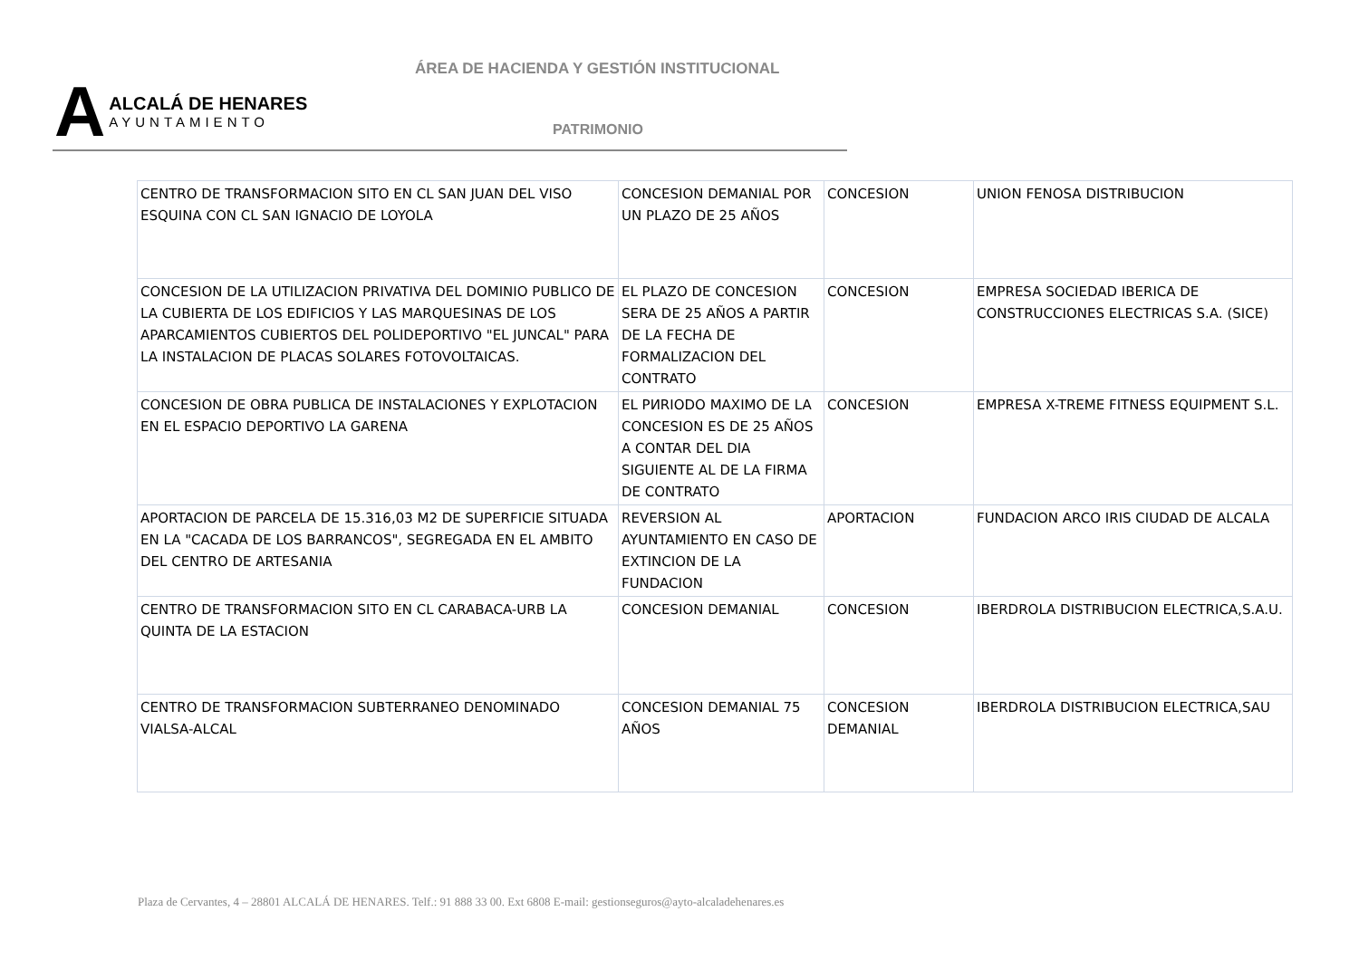ÁREA DE HACIENDA Y GESTIÓN INSTITUCIONAL
A
ALCALÁ DE HENARES
AYUNTAMIENTO
PATRIMONIO
| CENTRO DE TRANSFORMACION SITO EN CL SAN JUAN DEL VISO ESQUINA CON CL SAN IGNACIO DE LOYOLA | CONCESION DEMANIAL POR UN PLAZO DE 25 AÑOS | CONCESION | UNION FENOSA DISTRIBUCION |
| CONCESION DE LA UTILIZACION PRIVATIVA DEL DOMINIO PUBLICO DE LA CUBIERTA DE LOS EDIFICIOS Y LAS MARQUESINAS DE LOS APARCAMIENTOS CUBIERTOS DEL POLIDEPORTIVO "EL JUNCAL" PARA LA INSTALACION DE PLACAS SOLARES FOTOVOLTAICAS. | EL PLAZO DE CONCESION SERA DE 25 AÑOS A PARTIR DE LA FECHA DE FORMALIZACION DEL CONTRATO | CONCESION | EMPRESA SOCIEDAD IBERICA DE CONSTRUCCIONES ELECTRICAS S.A. (SICE) |
| CONCESION DE OBRA PUBLICA DE INSTALACIONES Y EXPLOTACION EN EL ESPACIO DEPORTIVO LA GARENA | EL PИRIODO MAXIMO DE LA CONCESION ES DE 25 AÑOS A CONTAR DEL DIA SIGUIENTE AL DE LA FIRMA DE CONTRATO | CONCESION | EMPRESA X-TREME FITNESS EQUIPMENT S.L. |
| APORTACION DE PARCELA DE 15.316,03 M2 DE SUPERFICIE SITUADA EN LA "CACADA DE LOS BARRANCOS", SEGREGADA EN EL AMBITO DEL CENTRO DE ARTESANIA | REVERSION AL AYUNTAMIENTO EN CASO DE EXTINCION DE LA FUNDACION | APORTACION | FUNDACION ARCO IRIS CIUDAD DE ALCALA |
| CENTRO DE TRANSFORMACION SITO EN CL CARABACA-URB LA QUINTA DE LA ESTACION | CONCESION DEMANIAL | CONCESION | IBERDROLA DISTRIBUCION ELECTRICA,S.A.U. |
| CENTRO DE TRANSFORMACION SUBTERRANEO DENOMINADO VIALSA-ALCAL | CONCESION DEMANIAL 75 AÑOS | CONCESION DEMANIAL | IBERDROLA DISTRIBUCION ELECTRICA,SAU |
Plaza de Cervantes, 4 – 28801 ALCALÁ DE HENARES. Telf.: 91 888 33 00. Ext 6808 E-mail: gestionseguros@ayto-alcaladehenares.es